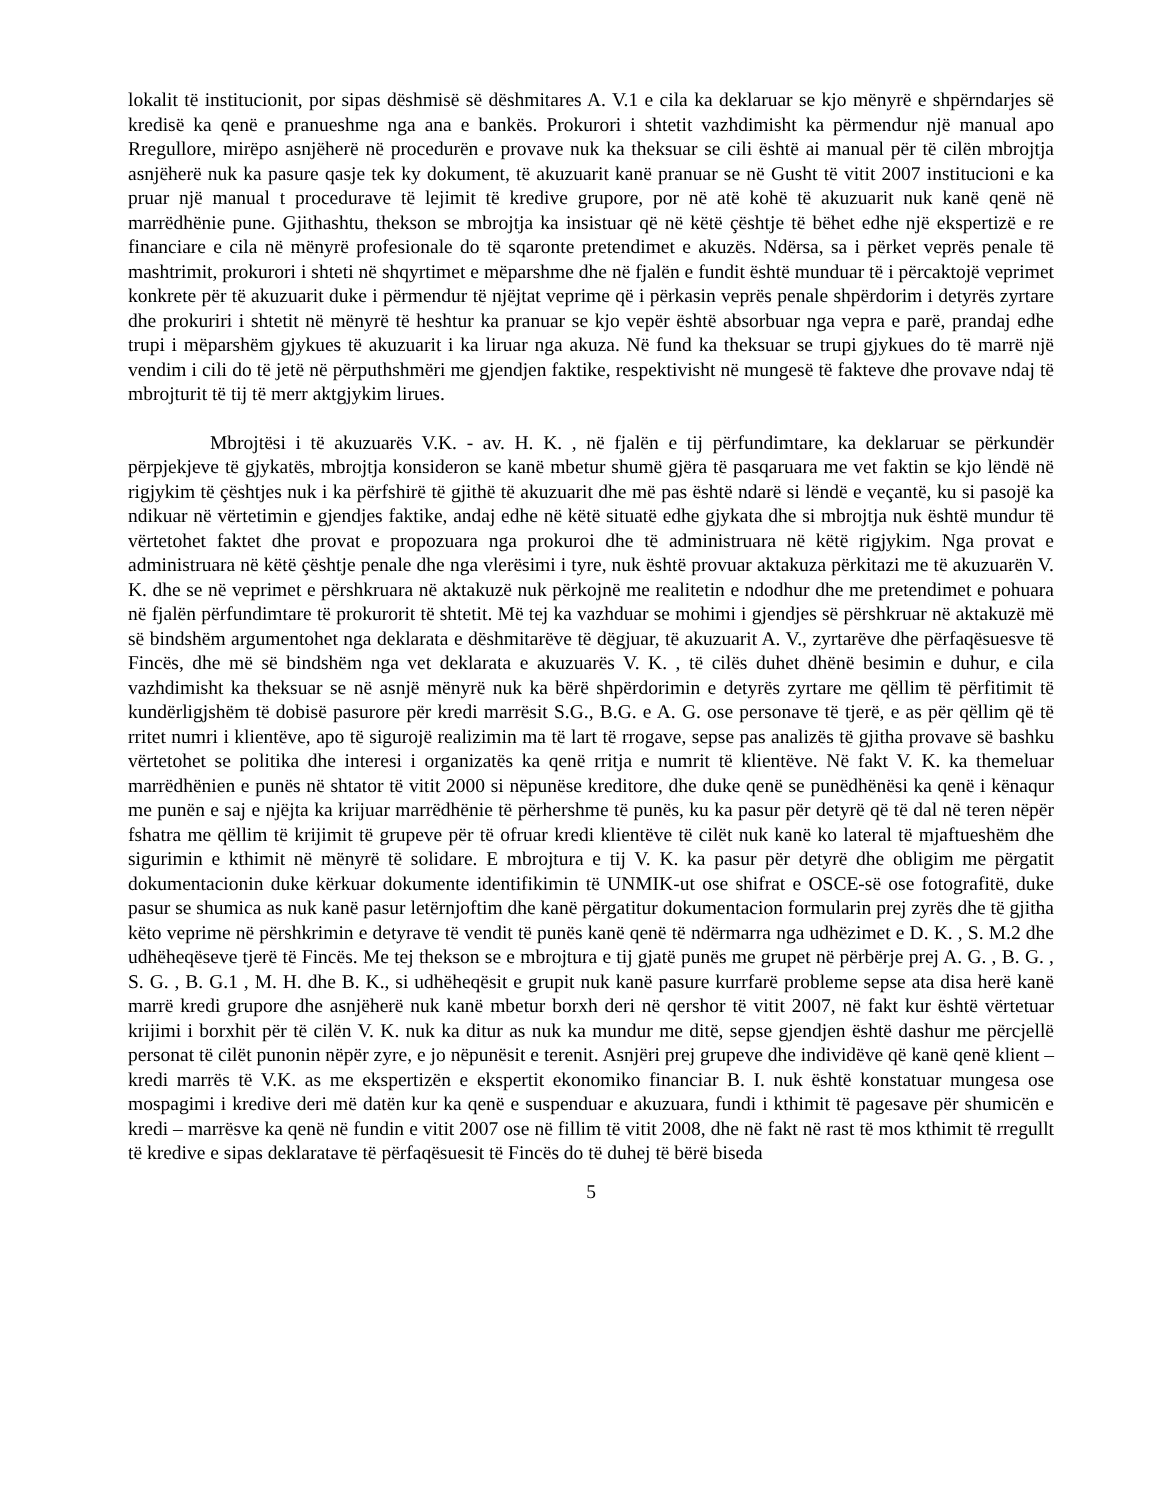lokalit të institucionit, por sipas dëshmisë së dëshmitares A. V.1 e cila ka deklaruar se kjo mënyrë e shpërndarjes së kredisë ka qenë e pranueshme nga ana e bankës. Prokurori i shtetit vazhdimisht ka përmendur një manual apo Rregullore, mirëpo asnjëherë në procedurën e provave nuk ka theksuar se cili është ai manual për të cilën mbrojtja asnjëherë nuk ka pasure qasje tek ky dokument, të akuzuarit kanë pranuar se në Gusht të vitit 2007 institucioni e ka pruar një manual t procedurave të lejimit të kredive grupore, por në atë kohë të akuzuarit nuk kanë qenë në marrëdhënie pune. Gjithashtu, thekson se mbrojtja ka insistuar që në këtë çështje të bëhet edhe një ekspertizë e re financiare e cila në mënyrë profesionale do të sqaronte pretendimet e akuzës. Ndërsa, sa i përket veprës penale të mashtrimit, prokurori i shteti në shqyrtimet e mëparshme dhe në fjalën e fundit është munduar të i përcaktojë veprimet konkrete për të akuzuarit duke i përmendur të njëjtat veprime që i përkasin veprës penale shpërdorim i detyrës zyrtare dhe prokuriri i shtetit në mënyrë të heshtur ka pranuar se kjo vepër është absorbuar nga vepra e parë, prandaj edhe trupi i mëparshëm gjykues të akuzuarit i ka liruar nga akuza. Në fund ka theksuar se trupi gjykues do të marrë një vendim i cili do të jetë në përputhshmëri me gjendjen faktike, respektivisht në mungesë të fakteve dhe provave ndaj të mbrojturit të tij të merr aktgjykim lirues.
Mbrojtësi i të akuzuarës V.K. - av. H. K. , në fjalën e tij përfundimtare, ka deklaruar se përkundër përpjekjeve të gjykatës, mbrojtja konsideron se kanë mbetur shumë gjëra të pasqaruara me vet faktin se kjo lëndë në rigjykim të çështjes nuk i ka përfshirë të gjithë të akuzuarit dhe më pas është ndarë si lëndë e veçantë, ku si pasojë ka ndikuar në vërtetimin e gjendjes faktike, andaj edhe në këtë situatë edhe gjykata dhe si mbrojtja nuk është mundur të vërtetohet faktet dhe provat e propozuara nga prokuroi dhe të administruara në këtë rigjykim. Nga provat e administruara në këtë çështje penale dhe nga vlerësimi i tyre, nuk është provuar aktakuza përkitazi me të akuzuarën V. K. dhe se në veprimet e përshkruara në aktakuzë nuk përkojnë me realitetin e ndodhur dhe me pretendimet e pohuara në fjalën përfundimtare të prokurorit të shtetit. Më tej ka vazhduar se mohimi i gjendjes së përshkruar në aktakuzë më së bindshëm argumentohet nga deklarata e dëshmitarëve të dëgjuar, të akuzuarit A. V., zyrtarëve dhe përfaqësuesve të Fincës, dhe më së bindshëm nga vet deklarata e akuzuarës V. K. , të cilës duhet dhënë besimin e duhur, e cila vazhdimisht ka theksuar se në asnjë mënyrë nuk ka bërë shpërdorimin e detyrës zyrtare me qëllim të përfitimit të kundërligjshëm të dobisë pasurore për kredi marrësit S.G., B.G. e A. G. ose personave të tjerë, e as për qëllim që të rritet numri i klientëve, apo të sigurojë realizimin ma të lart të rrogave, sepse pas analizës të gjitha provave së bashku vërtetohet se politika dhe interesi i organizatës ka qenë rritja e numrit të klientëve. Në fakt V. K. ka themeluar marrëdhënien e punës në shtator të vitit 2000 si nëpunëse kreditore, dhe duke qenë se punëdhënësi ka qenë i kënaqur me punën e saj e njëjta ka krijuar marrëdhënie të përhershme të punës, ku ka pasur për detyrë që të dal në teren nëpër fshatra me qëllim të krijimit të grupeve për të ofruar kredi klientëve të cilët nuk kanë ko lateral të mjaftueshëm dhe sigurimin e kthimit në mënyrë të solidare. E mbrojtura e tij V. K. ka pasur për detyrë dhe obligim me përgatit dokumentacionin duke kërkuar dokumente identifikimin të UNMIK-ut ose shifrat e OSCE-së ose fotografitë, duke pasur se shumica as nuk kanë pasur letërnjoftim dhe kanë përgatitur dokumentacion formularin prej zyrës dhe të gjitha këto veprime në përshkrimin e detyrave të vendit të punës kanë qenë të ndërmarra nga udhëzimet e D. K. , S. M.2 dhe udhëheqëseve tjerë të Fincës. Me tej thekson se e mbrojtura e tij gjatë punës me grupet në përbërje prej A. G. , B. G. , S. G. , B. G.1 , M. H. dhe B. K., si udhëheqësit e grupit nuk kanë pasure kurrfarë probleme sepse ata disa herë kanë marrë kredi grupore dhe asnjëherë nuk kanë mbetur borxh deri në qershor të vitit 2007, në fakt kur është vërtetuar krijimi i borxhit për të cilën V. K. nuk ka ditur as nuk ka mundur me ditë, sepse gjendjen është dashur me përcjellë personat të cilët punonin nëpër zyre, e jo nëpunësit e terenit. Asnjëri prej grupeve dhe individëve që kanë qenë klient – kredi marrës të V.K. as me ekspertizën e ekspertit ekonomiko financiar B. I. nuk është konstatuar mungesa ose mospagimi i kredive deri më datën kur ka qenë e suspenduar e akuzuara, fundi i kthimit të pagesave për shumicën e kredi – marrësve ka qenë në fundin e vitit 2007 ose në fillim të vitit 2008, dhe në fakt në rast të mos kthimit të rregullt të kredive e sipas deklaratave të përfaqësuesit të Fincës do të duhej të bërë biseda
5